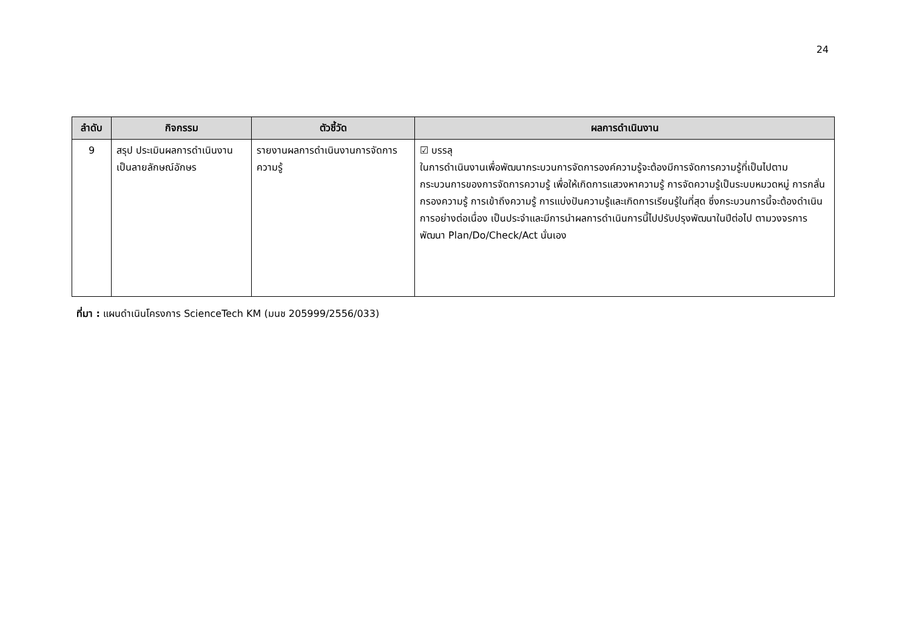24
| ลำดับ | กิจกรรม | ตัวชี้วัด | ผลการดำเนินงาน |
| --- | --- | --- | --- |
| 9 | สรุป ประเมินผลการดำเนินงานเป็นลายลักษณ์อักษร | รายงานผลการดำเนินงานการจัดการความรู้ | ☑ บรรลุ ในการดำเนินงานเพื่อพัฒนากระบวนการจัดการองค์ความรู้จะต้องมีการจัดการความรู้ที่เป็นไปตามกระบวนการของการจัดการความรู้ เพื่อให้เกิดการแสวงหาความรู้ การจัดความรู้เป็นระบบหมวดหมู่ การกลั่นกรองความรู้ การเข้าถึงความรู้ การแบ่งปันความรู้และเกิดการเรียนรู้ในที่สุด ซึ่งกระบวนการนี้จะต้องดำเนินการอย่างต่อเนื่อง เป็นประจำและมีการนำผลการดำเนินการนี้ไปปรับปรุงพัฒนาในปีต่อไป ตามวงจรการพัฒนา Plan/Do/Check/Act นั่นเอง |
ที่มา : แผนดำเนินโครงการ ScienceTech KM (มนช 205999/2556/033)